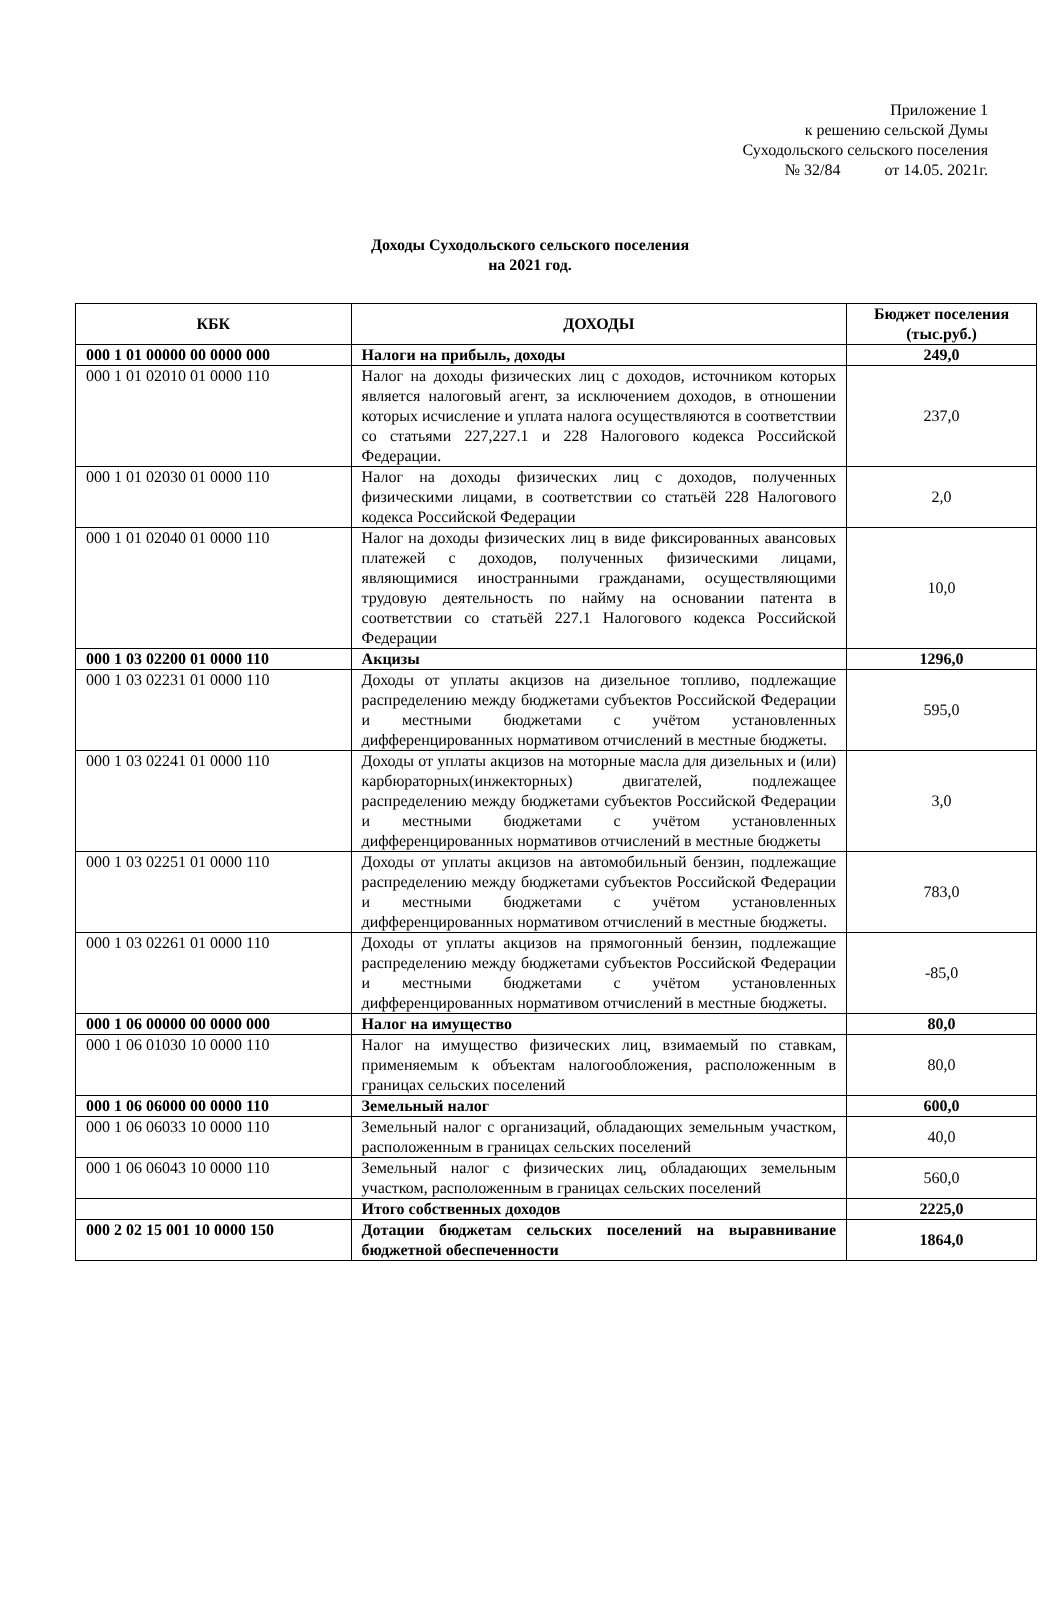Приложение 1
к решению сельской Думы
Суходольского сельского поселения
№ 32/84 от 14.05. 2021г.
Доходы Суходольского сельского поселения
на 2021 год.
| КБК | ДОХОДЫ | Бюджет поселения (тыс.руб.) |
| --- | --- | --- |
| 000 1 01 00000 00 0000 000 | Налоги на прибыль, доходы | 249,0 |
| 000 1 01 02010 01 0000 110 | Налог на доходы физических лиц с доходов, источником которых является налоговый агент, за исключением доходов, в отношении которых исчисление и уплата налога осуществляются в соответствии со статьями 227,227.1 и 228 Налогового кодекса Российской Федерации. | 237,0 |
| 000 1 01 02030 01 0000 110 | Налог на доходы физических лиц с доходов, полученных физическими лицами, в соответствии со статьёй 228 Налогового кодекса Российской Федерации | 2,0 |
| 000 1 01 02040 01 0000 110 | Налог на доходы физических лиц в виде фиксированных авансовых платежей с доходов, полученных физическими лицами, являющимися иностранными гражданами, осуществляющими трудовую деятельность по найму на основании патента в соответствии со статьёй 227.1 Налогового кодекса Российской Федерации | 10,0 |
| 000 1 03 02200 01 0000 110 | Акцизы | 1296,0 |
| 000 1 03 02231 01 0000 110 | Доходы от уплаты акцизов на дизельное топливо, подлежащие распределению между бюджетами субъектов Российской Федерации и местными бюджетами с учётом установленных дифференцированных нормативом отчислений в местные бюджеты. | 595,0 |
| 000 1 03 02241 01 0000 110 | Доходы от уплаты акцизов на моторные масла для дизельных и (или) карбюраторных(инжекторных) двигателей, подлежащее распределению между бюджетами субъектов Российской Федерации и местными бюджетами с учётом установленных дифференцированных нормативов отчислений в местные бюджеты | 3,0 |
| 000 1 03 02251 01 0000 110 | Доходы от уплаты акцизов на автомобильный бензин, подлежащие распределению между бюджетами субъектов Российской Федерации и местными бюджетами с учётом установленных дифференцированных нормативом отчислений в местные бюджеты. | 783,0 |
| 000 1 03 02261 01 0000 110 | Доходы от уплаты акцизов на прямогонный бензин, подлежащие распределению между бюджетами субъектов Российской Федерации и местными бюджетами с учётом установленных дифференцированных нормативом отчислений в местные бюджеты. | -85,0 |
| 000 1 06 00000 00 0000 000 | Налог на имущество | 80,0 |
| 000 1 06 01030 10 0000 110 | Налог на имущество физических лиц, взимаемый по ставкам, применяемым к объектам налогообложения, расположенным в границах сельских поселений | 80,0 |
| 000 1 06 06000 00 0000 110 | Земельный налог | 600,0 |
| 000 1 06 06033 10 0000 110 | Земельный налог с организаций, обладающих земельным участком, расположенным в границах сельских поселений | 40,0 |
| 000 1 06 06043 10 0000 110 | Земельный налог с физических лиц, обладающих земельным участком, расположенным в границах сельских поселений | 560,0 |
| | Итого собственных доходов | 2225,0 |
| 000 2 02 15 001 10 0000 150 | Дотации бюджетам сельских поселений на выравнивание бюджетной обеспеченности | 1864,0 |